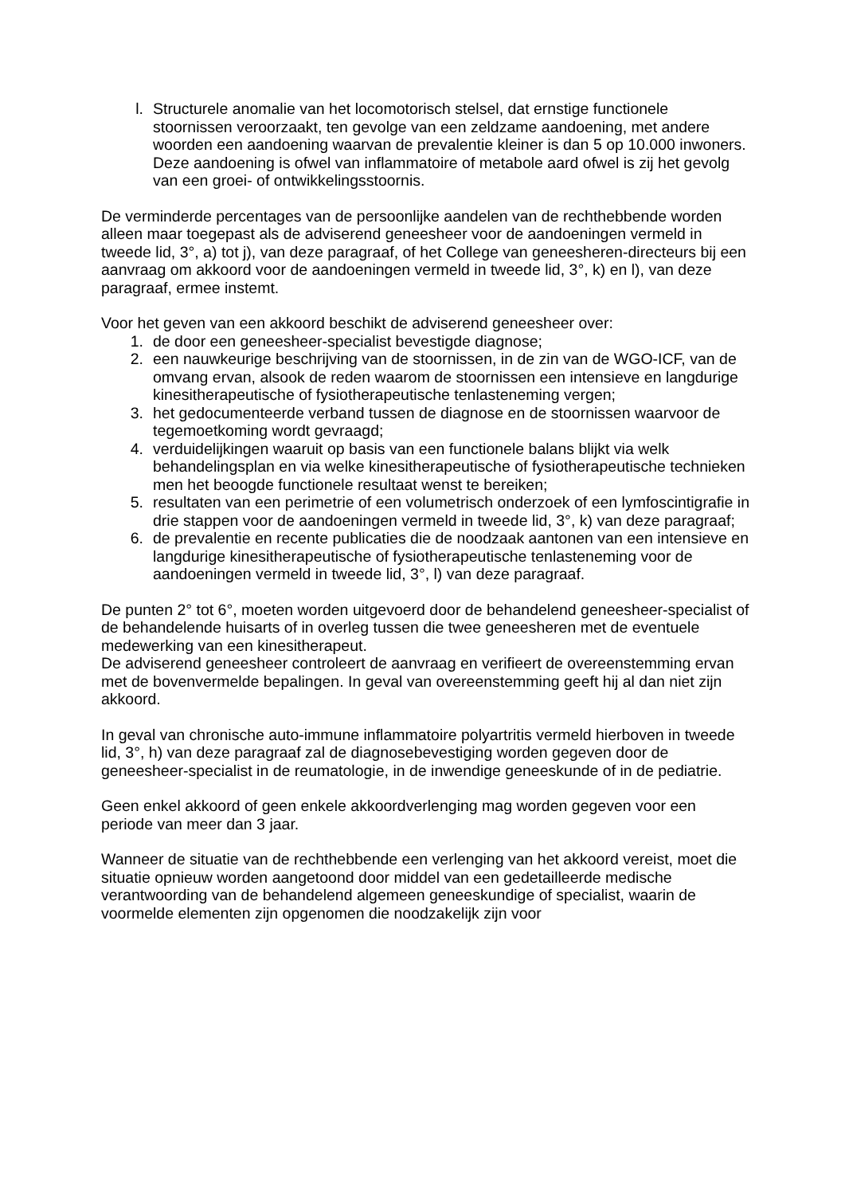l. Structurele anomalie van het locomotorisch stelsel, dat ernstige functionele stoornissen veroorzaakt, ten gevolge van een zeldzame aandoening, met andere woorden een aandoening waarvan de prevalentie kleiner is dan 5 op 10.000 inwoners. Deze aandoening is ofwel van inflammatoire of metabole aard ofwel is zij het gevolg van een groei- of ontwikkelingsstoornis.
De verminderde percentages van de persoonlijke aandelen van de rechthebbende worden alleen maar toegepast als de adviserend geneesheer voor de aandoeningen vermeld in tweede lid, 3°, a) tot j), van deze paragraaf, of het College van geneesheren-directeurs bij een aanvraag om akkoord voor de aandoeningen vermeld in tweede lid, 3°, k) en l), van deze paragraaf, ermee instemt.
Voor het geven van een akkoord beschikt de adviserend geneesheer over:
1. de door een geneesheer-specialist bevestigde diagnose;
2. een nauwkeurige beschrijving van de stoornissen, in de zin van de WGO-ICF, van de omvang ervan, alsook de reden waarom de stoornissen een intensieve en langdurige kinesitherapeutische of fysiotherapeutische tenlasteneming vergen;
3. het gedocumenteerde verband tussen de diagnose en de stoornissen waarvoor de tegemoetkoming wordt gevraagd;
4. verduidelijkingen waaruit op basis van een functionele balans blijkt via welk behandelingsplan en via welke kinesitherapeutische of fysiotherapeutische technieken men het beoogde functionele resultaat wenst te bereiken;
5. resultaten van een perimetrie of een volumetrisch onderzoek of een lymfoscintigrafie in drie stappen voor de aandoeningen vermeld in tweede lid, 3°, k) van deze paragraaf;
6. de prevalentie en recente publicaties die de noodzaak aantonen van een intensieve en langdurige kinesitherapeutische of fysiotherapeutische tenlasteneming voor de aandoeningen vermeld in tweede lid, 3°, l) van deze paragraaf.
De punten 2° tot 6°, moeten worden uitgevoerd door de behandelend geneesheer-specialist of de behandelende huisarts of in overleg tussen die twee geneesheren met de eventuele medewerking van een kinesitherapeut.
De adviserend geneesheer controleert de aanvraag en verifieert de overeenstemming ervan met de bovenvermelde bepalingen. In geval van overeenstemming geeft hij al dan niet zijn akkoord.
In geval van chronische auto-immune inflammatoire polyartritis vermeld hierboven in tweede lid, 3°, h) van deze paragraaf zal de diagnosebevestiging worden gegeven door de geneesheer-specialist in de reumatologie, in de inwendige geneeskunde of in de pediatrie.
Geen enkel akkoord of geen enkele akkoordverlenging mag worden gegeven voor een periode van meer dan 3 jaar.
Wanneer de situatie van de rechthebbende een verlenging van het akkoord vereist, moet die situatie opnieuw worden aangetoond door middel van een gedetailleerde medische verantwoording van de behandelend algemeen geneeskundige of specialist, waarin de voormelde elementen zijn opgenomen die noodzakelijk zijn voor